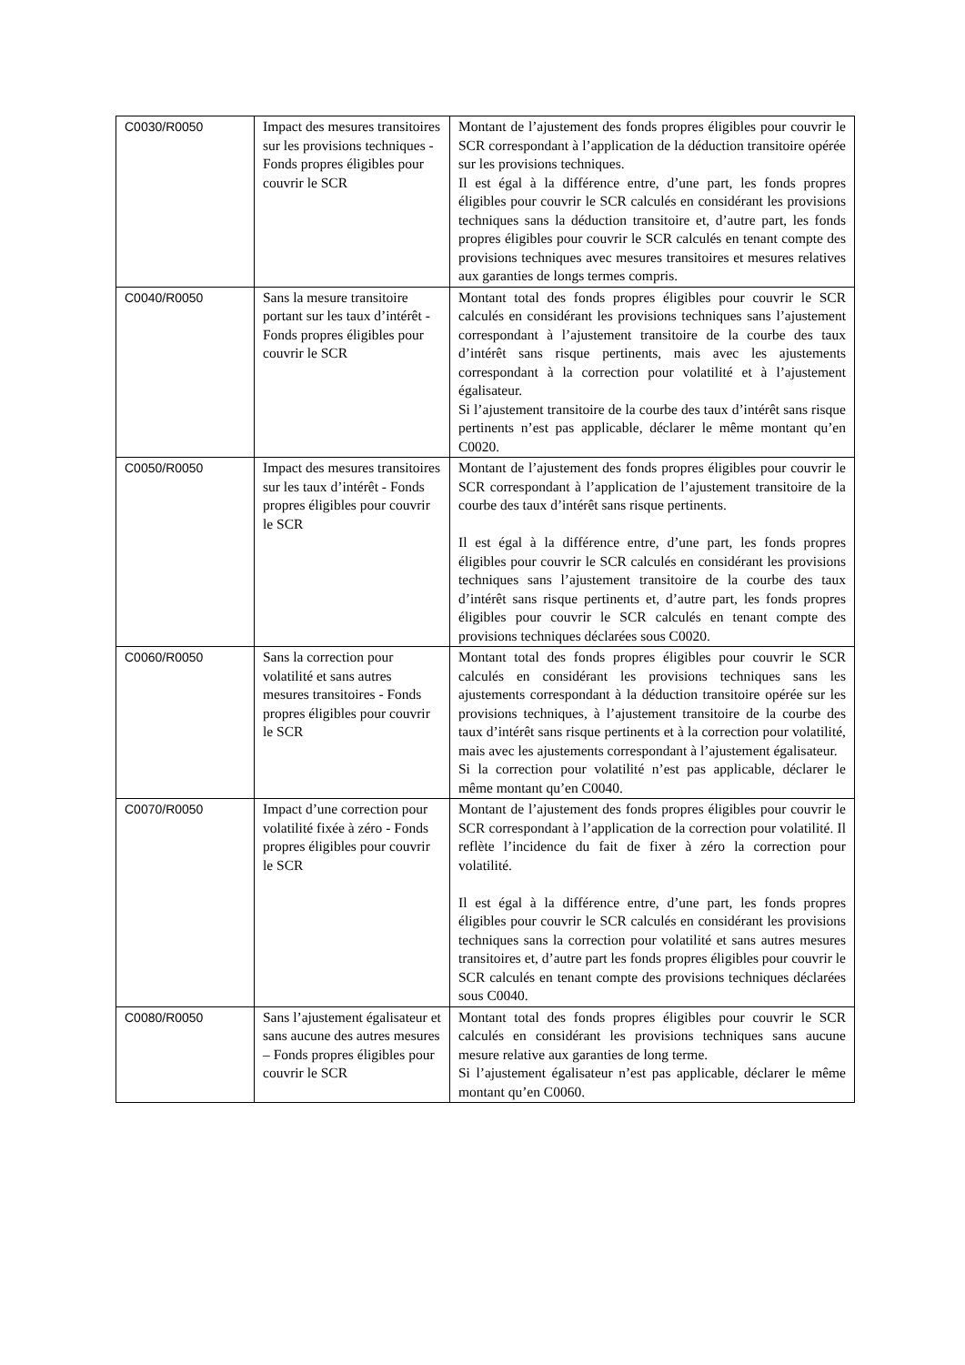| C0030/R0050 | Impact des mesures transitoires sur les provisions techniques - Fonds propres éligibles pour couvrir le SCR | Montant de l’ajustement des fonds propres éligibles pour couvrir le SCR correspondant à l’application de la déduction transitoire opérée sur les provisions techniques. Il est égal à la différence entre, d’une part, les fonds propres éligibles pour couvrir le SCR calculés en considérant les provisions techniques sans la déduction transitoire et, d’autre part, les fonds propres éligibles pour couvrir le SCR calculés en tenant compte des provisions techniques avec mesures transitoires et mesures relatives aux garanties de longs termes compris. |
| C0040/R0050 | Sans la mesure transitoire portant sur les taux d’intérêt - Fonds propres éligibles pour couvrir le SCR | Montant total des fonds propres éligibles pour couvrir le SCR calculés en considérant les provisions techniques sans l’ajustement correspondant à l’ajustement transitoire de la courbe des taux d’intérêt sans risque pertinents, mais avec les ajustements correspondant à la correction pour volatilité et à l’ajustement égalisateur. Si l’ajustement transitoire de la courbe des taux d’intérêt sans risque pertinents n’est pas applicable, déclarer le même montant qu’en C0020. |
| C0050/R0050 | Impact des mesures transitoires sur les taux d’intérêt - Fonds propres éligibles pour couvrir le SCR | Montant de l’ajustement des fonds propres éligibles pour couvrir le SCR correspondant à l’application de l’ajustement transitoire de la courbe des taux d’intérêt sans risque pertinents. Il est égal à la différence entre, d’une part, les fonds propres éligibles pour couvrir le SCR calculés en considérant les provisions techniques sans l’ajustement transitoire de la courbe des taux d’intérêt sans risque pertinents et, d’autre part, les fonds propres éligibles pour couvrir le SCR calculés en tenant compte des provisions techniques déclarées sous C0020. |
| C0060/R0050 | Sans la correction pour volatilité et sans autres mesures transitoires - Fonds propres éligibles pour couvrir le SCR | Montant total des fonds propres éligibles pour couvrir le SCR calculés en considérant les provisions techniques sans les ajustements correspondant à la déduction transitoire opérée sur les provisions techniques, à l’ajustement transitoire de la courbe des taux d’intérêt sans risque pertinents et à la correction pour volatilité, mais avec les ajustements correspondant à l’ajustement égalisateur. Si la correction pour volatilité n’est pas applicable, déclarer le même montant qu’en C0040. |
| C0070/R0050 | Impact d’une correction pour volatilité fixée à zéro - Fonds propres éligibles pour couvrir le SCR | Montant de l’ajustement des fonds propres éligibles pour couvrir le SCR correspondant à l’application de la correction pour volatilité. Il reflète l’incidence du fait de fixer à zéro la correction pour volatilité. Il est égal à la différence entre, d’une part, les fonds propres éligibles pour couvrir le SCR calculés en considérant les provisions techniques sans la correction pour volatilité et sans autres mesures transitoires et, d’autre part les fonds propres éligibles pour couvrir le SCR calculés en tenant compte des provisions techniques déclarées sous C0040. |
| C0080/R0050 | Sans l’ajustement égalisateur et sans aucune des autres mesures – Fonds propres éligibles pour couvrir le SCR | Montant total des fonds propres éligibles pour couvrir le SCR calculés en considérant les provisions techniques sans aucune mesure relative aux garanties de long terme. Si l’ajustement égalisateur n’est pas applicable, déclarer le même montant qu’en C0060. |